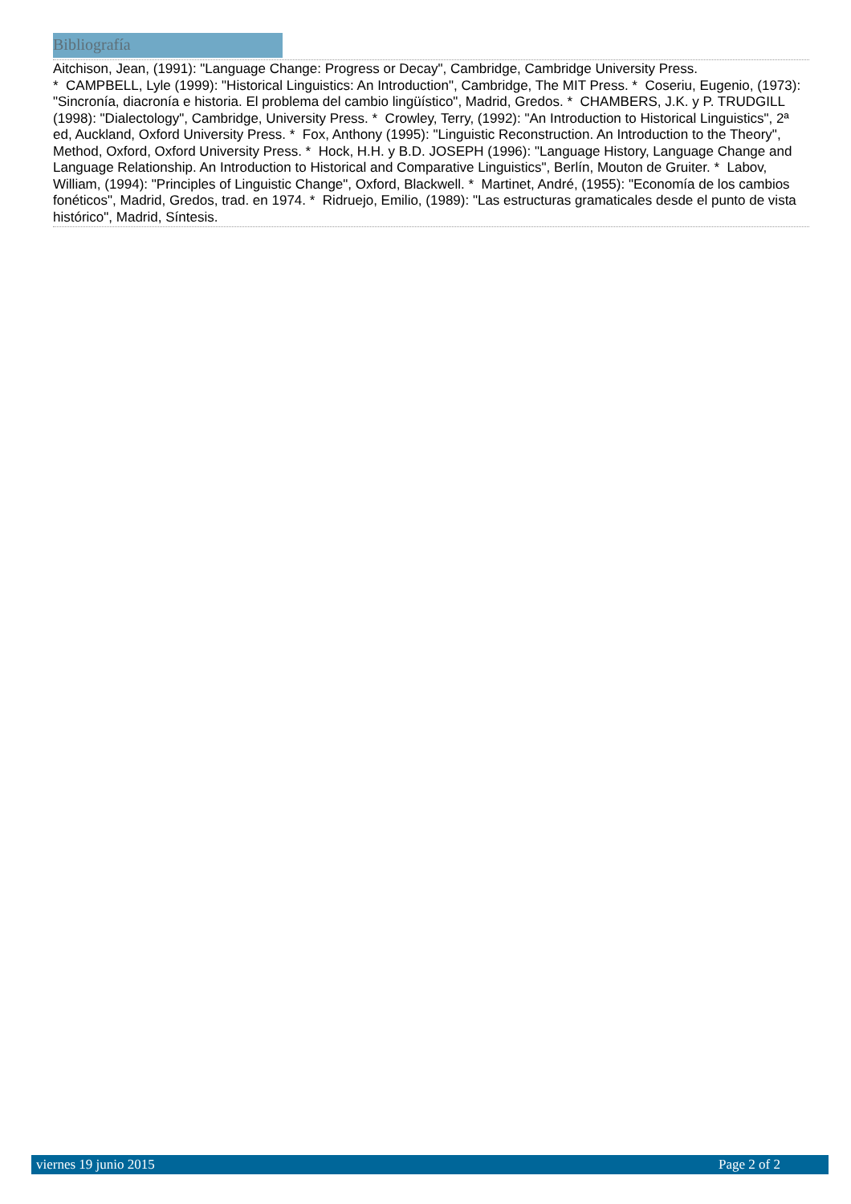Bibliografía
Aitchison, Jean, (1991): "Language Change: Progress or Decay", Cambridge, Cambridge University Press.
* CAMPBELL, Lyle (1999): "Historical Linguistics: An Introduction", Cambridge, The MIT Press. * Coseriu, Eugenio, (1973): "Sincronía, diacronía e historia. El problema del cambio lingüístico", Madrid, Gredos. * CHAMBERS, J.K. y P. TRUDGILL (1998): "Dialectology", Cambridge, University Press. * Crowley, Terry, (1992): "An Introduction to Historical Linguistics", 2ª ed, Auckland, Oxford University Press. * Fox, Anthony (1995): "Linguistic Reconstruction. An Introduction to the Theory", Method, Oxford, Oxford University Press. * Hock, H.H. y B.D. JOSEPH (1996): "Language History, Language Change and Language Relationship. An Introduction to Historical and Comparative Linguistics", Berlín, Mouton de Gruiter. * Labov, William, (1994): "Principles of Linguistic Change", Oxford, Blackwell. * Martinet, André, (1955): "Economía de los cambios fonéticos", Madrid, Gredos, trad. en 1974. * Ridruejo, Emilio, (1989): "Las estructuras gramaticales desde el punto de vista histórico", Madrid, Síntesis.
viernes 19 junio 2015 Page 2 of 2